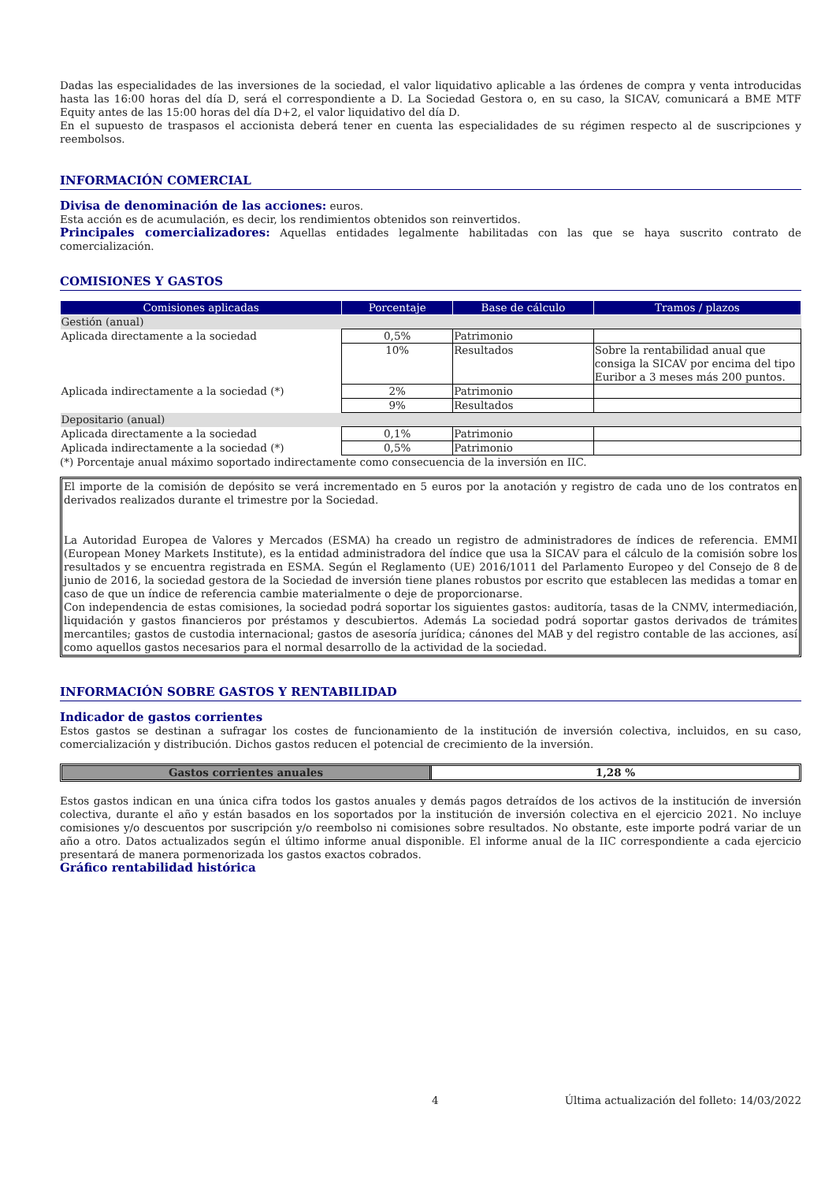Dadas las especialidades de las inversiones de la sociedad, el valor liquidativo aplicable a las órdenes de compra y venta introducidas hasta las 16:00 horas del día D, será el correspondiente a D. La Sociedad Gestora o, en su caso, la SICAV, comunicará a BME MTF Equity antes de las 15:00 horas del día D+2, el valor liquidativo del día D.
En el supuesto de traspasos el accionista deberá tener en cuenta las especialidades de su régimen respecto al de suscripciones y reembolsos.
INFORMACIÓN COMERCIAL
Divisa de denominación de las acciones: euros.
Esta acción es de acumulación, es decir, los rendimientos obtenidos son reinvertidos.
Principales comercializadores: Aquellas entidades legalmente habilitadas con las que se haya suscrito contrato de comercialización.
COMISIONES Y GASTOS
| Comisiones aplicadas | Porcentaje | Base de cálculo | Tramos / plazos |
| --- | --- | --- | --- |
| Gestión (anual) | | | |
| Aplicada directamente a la sociedad | 0,5% | Patrimonio | |
| | 10% | Resultados | Sobre la rentabilidad anual que consiga la SICAV por encima del tipo Euribor a 3 meses más 200 puntos. |
| Aplicada indirectamente a la sociedad (*) | 2% | Patrimonio | |
| | 9% | Resultados | |
| Depositario (anual) | | | |
| Aplicada directamente a la sociedad | 0,1% | Patrimonio | |
| Aplicada indirectamente a la sociedad (*) | 0,5% | Patrimonio | |
(*) Porcentaje anual máximo soportado indirectamente como consecuencia de la inversión en IIC.
El importe de la comisión de depósito se verá incrementado en 5 euros por la anotación y registro de cada uno de los contratos en derivados realizados durante el trimestre por la Sociedad.
La Autoridad Europea de Valores y Mercados (ESMA) ha creado un registro de administradores de índices de referencia. EMMI (European Money Markets Institute), es la entidad administradora del índice que usa la SICAV para el cálculo de la comisión sobre los resultados y se encuentra registrada en ESMA. Según el Reglamento (UE) 2016/1011 del Parlamento Europeo y del Consejo de 8 de junio de 2016, la sociedad gestora de la Sociedad de inversión tiene planes robustos por escrito que establecen las medidas a tomar en caso de que un índice de referencia cambie materialmente o deje de proporcionarse.
Con independencia de estas comisiones, la sociedad podrá soportar los siguientes gastos: auditoría, tasas de la CNMV, intermediación, liquidación y gastos financieros por préstamos y descubiertos. Además La sociedad podrá soportar gastos derivados de trámites mercantiles; gastos de custodia internacional; gastos de asesoría jurídica; cánones del MAB y del registro contable de las acciones, así como aquellos gastos necesarios para el normal desarrollo de la actividad de la sociedad.
INFORMACIÓN SOBRE GASTOS Y RENTABILIDAD
Indicador de gastos corrientes
Estos gastos se destinan a sufragar los costes de funcionamiento de la institución de inversión colectiva, incluidos, en su caso, comercialización y distribución. Dichos gastos reducen el potencial de crecimiento de la inversión.
Gastos corrientes anuales 1,28 %
Estos gastos indican en una única cifra todos los gastos anuales y demás pagos detraídos de los activos de la institución de inversión colectiva, durante el año y están basados en los soportados por la institución de inversión colectiva en el ejercicio 2021. No incluye comisiones y/o descuentos por suscripción y/o reembolso ni comisiones sobre resultados. No obstante, este importe podrá variar de un año a otro. Datos actualizados según el último informe anual disponible. El informe anual de la IIC correspondiente a cada ejercicio presentará de manera pormenorizada los gastos exactos cobrados.
Gráfico rentabilidad histórica
4 Última actualización del folleto: 14/03/2022